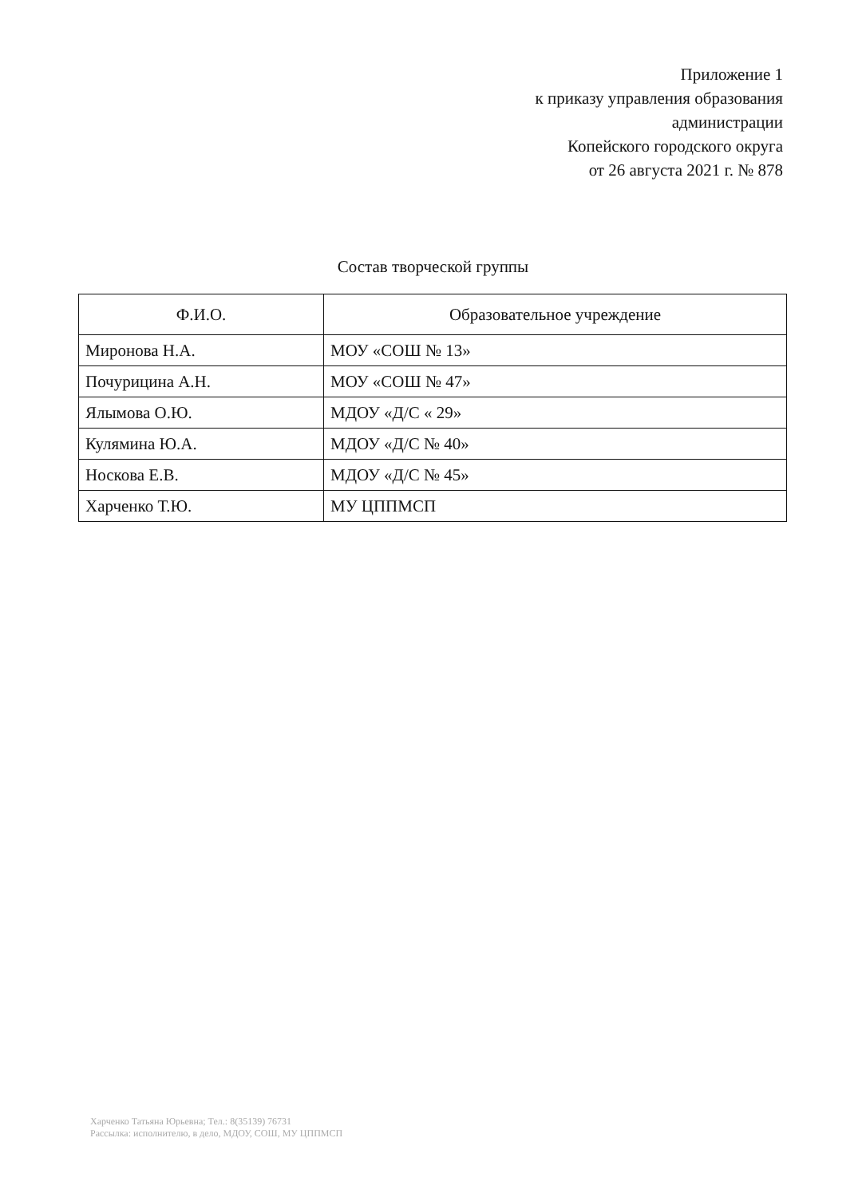Приложение 1
к приказу управления образования
администрации
Копейского городского округа
от 26 августа 2021 г. № 878
Состав творческой группы
| Ф.И.О. | Образовательное учреждение |
| --- | --- |
| Миронова Н.А. | МОУ «СОШ № 13» |
| Почурицина А.Н. | МОУ «СОШ № 47» |
| Ялымова О.Ю. | МДОУ «Д/С « 29» |
| Кулямина Ю.А. | МДОУ «Д/С № 40» |
| Носкова Е.В. | МДОУ «Д/С № 45» |
| Харченко Т.Ю. | МУ ЦППМСП |
Харченко Татьяна Юрьевна; Тел.: 8(35139) 76731
Рассылка: исполнителю, в дело, МДОУ, СОШ, МУ ЦППМСП